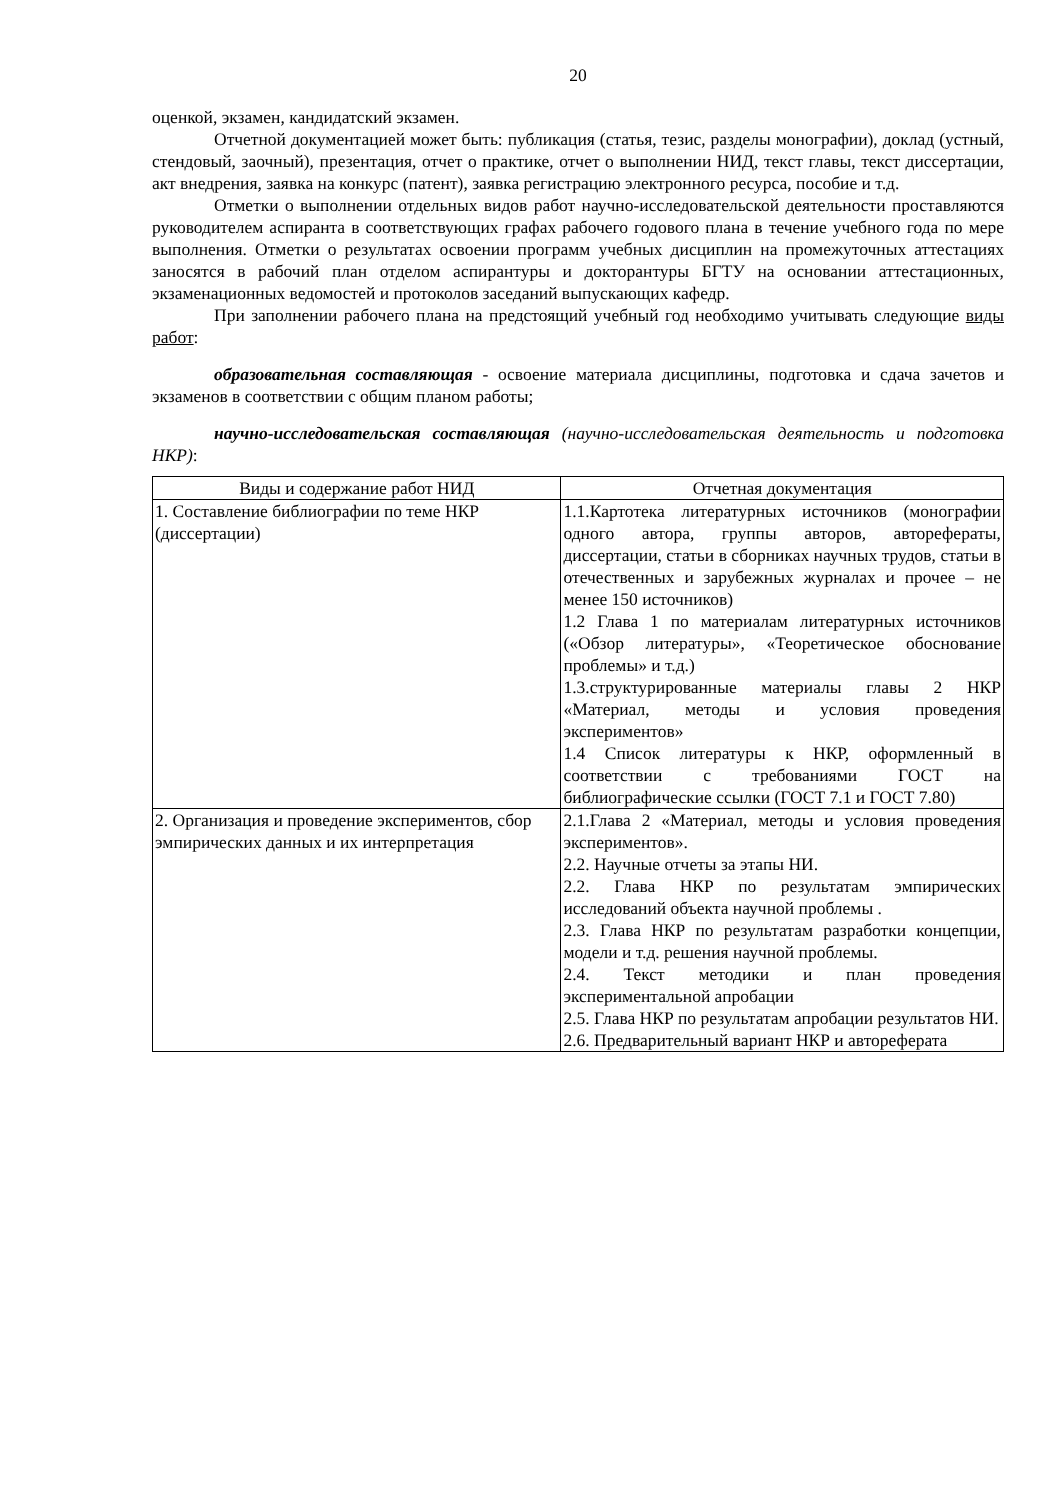20
оценкой, экзамен, кандидатский экзамен.
Отчетной документацией может быть: публикация (статья, тезис, разделы монографии), доклад (устный, стендовый, заочный), презентация, отчет о практике, отчет о выполнении НИД, текст главы, текст диссертации, акт внедрения, заявка на конкурс (патент), заявка регистрацию электронного ресурса, пособие и т.д.
Отметки о выполнении отдельных видов работ научно-исследовательской деятельности проставляются руководителем аспиранта в соответствующих графах рабочего годового плана в течение учебного года по мере выполнения. Отметки о результатах освоении программ учебных дисциплин на промежуточных аттестациях заносятся в рабочий план отделом аспирантуры и докторантуры БГТУ на основании аттестационных, экзаменационных ведомостей и протоколов заседаний выпускающих кафедр.
При заполнении рабочего плана на предстоящий учебный год необходимо учитывать следующие виды работ:
образовательная составляющая - освоение материала дисциплины, подготовка и сдача зачетов и экзаменов в соответствии с общим планом работы;
научно-исследовательская составляющая (научно-исследовательская деятельность и подготовка НКР):
| Виды и содержание работ НИД | Отчетная документация |
| 1. Составление библиографии по теме НКР (диссертации) | 1.1.Картотека литературных источников (монографии одного автора, группы авторов, авторефераты, диссертации, статьи в сборниках научных трудов, статьи в отечественных и зарубежных журналах и прочее – не менее 150 источников) 1.2 Глава 1 по материалам литературных источников («Обзор литературы», «Теоретическое обоснование проблемы» и т.д.) 1.3.структурированные материалы главы 2 НКР «Материал, методы и условия проведения экспериментов» 1.4 Список литературы к НКР, оформленный в соответствии с требованиями ГОСТ на библиографические ссылки (ГОСТ 7.1 и ГОСТ 7.80) |
| 2. Организация и проведение экспериментов, сбор эмпирических данных и их интерпретация | 2.1.Глава 2 «Материал, методы и условия проведения экспериментов». 2.2. Научные отчеты за этапы НИ. 2.2. Глава НКР по результатам эмпирических исследований объекта научной проблемы . 2.3. Глава НКР по результатам разработки концепции, модели и т.д. решения научной проблемы. 2.4. Текст методики и план проведения экспериментальной апробации 2.5. Глава НКР по результатам апробации результатов НИ. 2.6. Предварительный вариант НКР и автореферата |